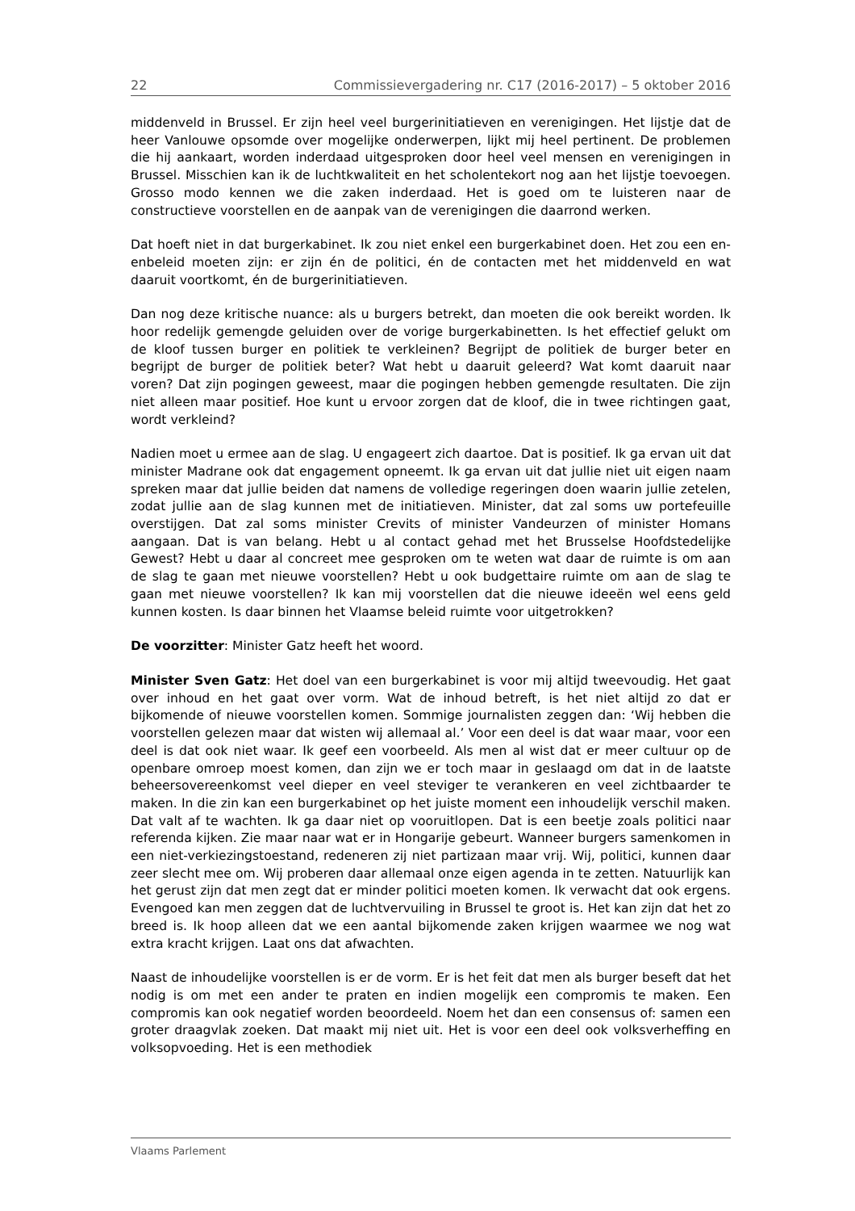22 Commissievergadering nr. C17 (2016-2017) – 5 oktober 2016
middenveld in Brussel. Er zijn heel veel burgerinitiatieven en verenigingen. Het lijstje dat de heer Vanlouwe opsomde over mogelijke onderwerpen, lijkt mij heel pertinent. De problemen die hij aankaart, worden inderdaad uitgesproken door heel veel mensen en verenigingen in Brussel. Misschien kan ik de luchtkwaliteit en het scholentekort nog aan het lijstje toevoegen. Grosso modo kennen we die zaken inderdaad. Het is goed om te luisteren naar de constructieve voorstellen en de aanpak van de verenigingen die daarrond werken.
Dat hoeft niet in dat burgerkabinet. Ik zou niet enkel een burgerkabinet doen. Het zou een en-enbeleid moeten zijn: er zijn én de politici, én de contacten met het middenveld en wat daaruit voortkomt, én de burgerinitiatieven.
Dan nog deze kritische nuance: als u burgers betrekt, dan moeten die ook bereikt worden. Ik hoor redelijk gemengde geluiden over de vorige burgerkabinetten. Is het effectief gelukt om de kloof tussen burger en politiek te verkleinen? Begrijpt de politiek de burger beter en begrijpt de burger de politiek beter? Wat hebt u daaruit geleerd? Wat komt daaruit naar voren? Dat zijn pogingen geweest, maar die pogingen hebben gemengde resultaten. Die zijn niet alleen maar positief. Hoe kunt u ervoor zorgen dat de kloof, die in twee richtingen gaat, wordt verkleind?
Nadien moet u ermee aan de slag. U engageert zich daartoe. Dat is positief. Ik ga ervan uit dat minister Madrane ook dat engagement opneemt. Ik ga ervan uit dat jullie niet uit eigen naam spreken maar dat jullie beiden dat namens de volledige regeringen doen waarin jullie zetelen, zodat jullie aan de slag kunnen met de initia­tieven. Minister, dat zal soms uw portefeuille overstijgen. Dat zal soms minister Crevits of minister Vandeurzen of minister Homans aangaan. Dat is van belang. Hebt u al contact gehad met het Brusselse Hoofdstedelijke Gewest? Hebt u daar al concreet mee gesproken om te weten wat daar de ruimte is om aan de slag te gaan met nieuwe voorstellen? Hebt u ook budgettaire ruimte om aan de slag te gaan met nieuwe voorstellen? Ik kan mij voorstellen dat die nieuwe ideeën wel eens geld kunnen kosten. Is daar binnen het Vlaamse beleid ruimte voor uitgetrokken?
De voorzitter: Minister Gatz heeft het woord.
Minister Sven Gatz: Het doel van een burgerkabinet is voor mij altijd tweevou­dig. Het gaat over inhoud en het gaat over vorm. Wat de inhoud betreft, is het niet altijd zo dat er bijkomende of nieuwe voorstellen komen. Sommige journalisten zeggen dan: ‘Wij hebben die voorstellen gelezen maar dat wisten wij allemaal al.’ Voor een deel is dat waar maar, voor een deel is dat ook niet waar. Ik geef een voorbeeld. Als men al wist dat er meer cultuur op de openbare omroep moest komen, dan zijn we er toch maar in geslaagd om dat in de laatste beheersover­eenkomst veel dieper en veel steviger te verankeren en veel zichtbaarder te maken. In die zin kan een burgerkabinet op het juiste moment een inhoudelijk ver­schil maken. Dat valt af te wachten. Ik ga daar niet op vooruitlopen. Dat is een beetje zoals politici naar referenda kijken. Zie maar naar wat er in Hongarije gebeurt. Wanneer burgers samenkomen in een niet-verkiezingstoestand, redene­ren zij niet partizaan maar vrij. Wij, politici, kunnen daar zeer slecht mee om. Wij proberen daar allemaal onze eigen agenda in te zetten. Natuurlijk kan het gerust zijn dat men zegt dat er minder politici moeten komen. Ik verwacht dat ook ergens. Evengoed kan men zeggen dat de luchtvervuiling in Brussel te groot is. Het kan zijn dat het zo breed is. Ik hoop alleen dat we een aantal bijkomende zaken krijgen waarmee we nog wat extra kracht krijgen. Laat ons dat afwachten.
Naast de inhoudelijke voorstellen is er de vorm. Er is het feit dat men als burger beseft dat het nodig is om met een ander te praten en indien mogelijk een com­promis te maken. Een compromis kan ook negatief worden beoordeeld. Noem het dan een consensus of: samen een groter draagvlak zoeken. Dat maakt mij niet uit. Het is voor een deel ook volksverheffing en volksopvoeding. Het is een methodiek
Vlaams Parlement